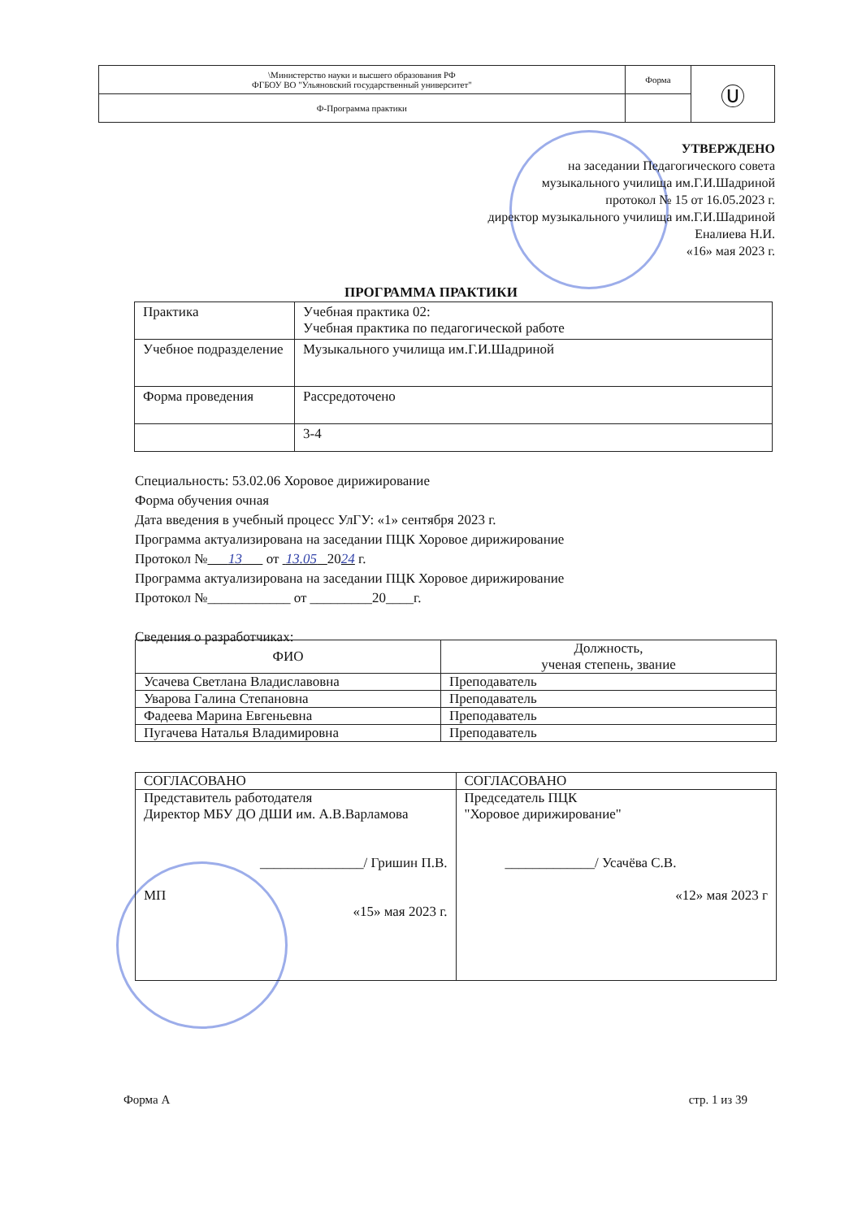| \Министерство науки и высшего образования РФ ФГБОУ ВО "Ульяновский государственный университет" | Форма | Ⓤ |
| Ф-Программа практики | | |
УТВЕРЖДЕНО
на заседании Педагогического совета
музыкального училища им.Г.И.Шадриной
протокол № 15 от 16.05.2023 г.
директор музыкального училища им.Г.И.Шадриной
Еналиева Н.И.
«16» мая 2023 г.
ПРОГРАММА ПРАКТИКИ
| Практика | Учебная практика 02: Учебная практика по педагогической работе |
| Учебное подразделение | Музыкального училища им.Г.И.Шадриной |
| Форма проведения | Рассредоточено |
| | 3-4 |
Специальность: 53.02.06 Хоровое дирижирование
Форма обучения очная
Дата введения в учебный процесс УлГУ: «1» сентября 2023 г.
Программа актуализирована на заседании ПЦК Хоровое дирижирование
Протокол № 13 от 13.05 2024 г.
Программа актуализирована на заседании ПЦК Хоровое дирижирование
Протокол №____________ от _________20____г.
Сведения о разработчиках:
| ФИО | Должность, ученая степень, звание |
| --- | --- |
| Усачева Светлана Владиславовна | Преподаватель |
| Уварова Галина Степановна | Преподаватель |
| Фадеева Марина Евгеньевна | Преподаватель |
| Пугачева Наталья Владимировна | Преподаватель |
| СОГЛАСОВАНО | СОГЛАСОВАНО |
| Представитель работодателя Директор МБУ ДО ДШИ им. А.В.Варламова _______________/ Гришин П.В. МП «15» мая 2023 г. | Председатель ПЦК "Хоровое дирижирование" _____________/ Усачёва С.В. «12» мая 2023 г |
Форма А стр. 1 из 39